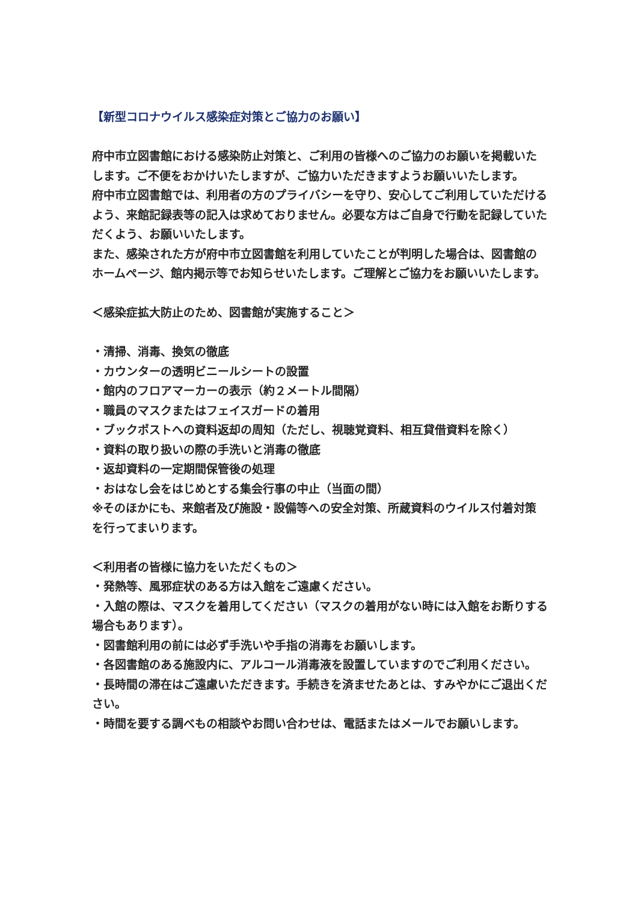【新型コロナウイルス感染症対策とご協力のお願い】
府中市立図書館における感染防止対策と、ご利用の皆様へのご協力のお願いを掲載いたします。ご不便をおかけいたしますが、ご協力いただきますようお願いいたします。
府中市立図書館では、利用者の方のプライバシーを守り、安心してご利用していただけるよう、来館記録表等の記入は求めておりません。必要な方はご自身で行動を記録していただくよう、お願いいたします。
また、感染された方が府中市立図書館を利用していたことが判明した場合は、図書館のホームページ、館内掲示等でお知らせいたします。ご理解とご協力をお願いいたします。
＜感染症拡大防止のため、図書館が実施すること＞
・清掃、消毒、換気の徹底
・カウンターの透明ビニールシートの設置
・館内のフロアマーカーの表示（約２メートル間隔）
・職員のマスクまたはフェイスガードの着用
・ブックポストへの資料返却の周知（ただし、視聴覚資料、相互貸借資料を除く）
・資料の取り扱いの際の手洗いと消毒の徹底
・返却資料の一定期間保管後の処理
・おはなし会をはじめとする集会行事の中止（当面の間）
※そのほかにも、来館者及び施設・設備等への安全対策、所蔵資料のウイルス付着対策を行ってまいります。
＜利用者の皆様に協力をいただくもの＞
・発熱等、風邪症状のある方は入館をご遠慮ください。
・入館の際は、マスクを着用してください（マスクの着用がない時には入館をお断りする場合もあります）。
・図書館利用の前には必ず手洗いや手指の消毒をお願いします。
・各図書館のある施設内に、アルコール消毒液を設置していますのでご利用ください。
・長時間の滞在はご遠慮いただきます。手続きを済ませたあとは、すみやかにご退出ください。
・時間を要する調べもの相談やお問い合わせは、電話またはメールでお願いします。